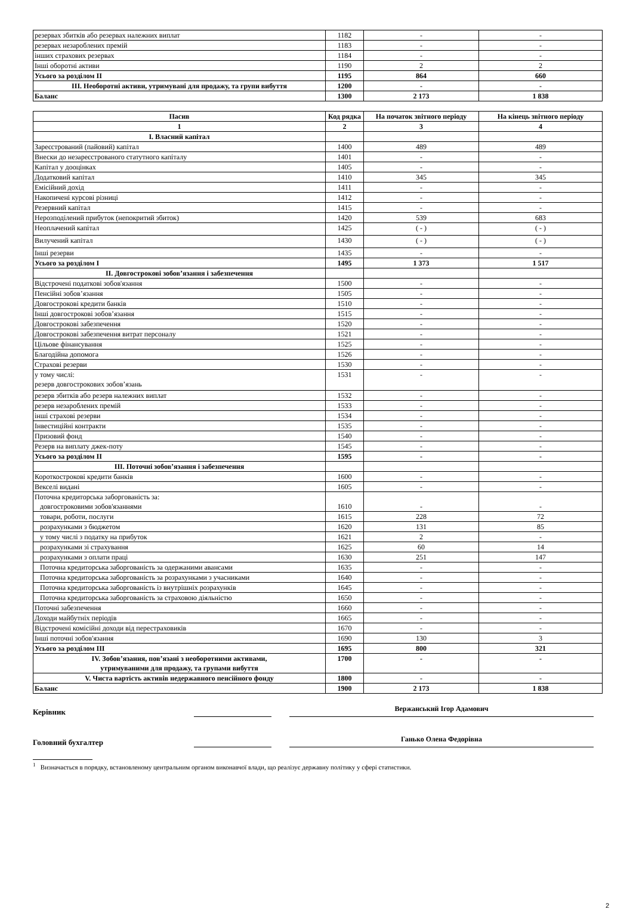| резервах збитків або резервах належних виплат | 1182 | - | - |
| резервах незароблених премій | 1183 | - | - |
| інших страхових резервах | 1184 | - | - |
| Інші оборотні активи | 1190 | 2 | 2 |
| Усього за розділом II | 1195 | 864 | 660 |
| III. Необоротні активи, утримувані для продажу, та групи вибуття | 1200 | - | - |
| Баланс | 1300 | 2 173 | 1 838 |
| Пасив | Код рядка | На початок звітного періоду | На кінець звітного періоду |
| --- | --- | --- | --- |
| 1 | 2 | 3 | 4 |
| I. Власний капітал | | | |
| Зареєстрований (пайовий) капітал | 1400 | 489 | 489 |
| Внески до незареєстрованого статутного капіталу | 1401 | - | - |
| Капітал у дооцінках | 1405 | - | - |
| Додатковий капітал | 1410 | 345 | 345 |
| Емісійний дохід | 1411 | - | - |
| Накопичені курсові різниці | 1412 | - | - |
| Резервний капітал | 1415 | - | - |
| Нерозподілений прибуток (непокритий збиток) | 1420 | 539 | 683 |
| Неоплачений капітал | 1425 | ( - ) | ( - ) |
| Вилучений капітал | 1430 | ( - ) | ( - ) |
| Інші резерви | 1435 | - | - |
| Усього за розділом I | 1495 | 1 373 | 1 517 |
| II. Довгострокові зобов’язання і забезпечення | | | |
| Відстрочені податкові зобов'язання | 1500 | - | - |
| Пенсійні зобов’язання | 1505 | - | - |
| Довгострокові кредити банків | 1510 | - | - |
| Інші довгострокові зобов’язання | 1515 | - | - |
| Довгострокові забезпечення | 1520 | - | - |
| Довгострокові забезпечення витрат персоналу | 1521 | - | - |
| Цільове фінансування | 1525 | - | - |
| Благодійна допомога | 1526 | - | - |
| Страхові резерви | 1530 | - | - |
| у тому числі: резерв довгострокових зобов’язань | 1531 | - | - |
| резерв збитків або резерв належних виплат | 1532 | - | - |
| резерв незароблених премій | 1533 | - | - |
| інші страхові резерви | 1534 | - | - |
| Інвестиційні контракти | 1535 | - | - |
| Призовий фонд | 1540 | - | - |
| Резерв на виплату джек-поту | 1545 | - | - |
| Усього за розділом II | 1595 | - | - |
| III. Поточні зобов’язання і забезпечення | | | |
| Короткострокові кредити банків | 1600 | - | - |
| Векселі видані | 1605 | - | - |
| Поточна кредиторська заборгованість за: довгостроковими зобов'язаннями | 1610 | - | - |
| товари, роботи, послуги | 1615 | 228 | 72 |
| розрахунками з бюджетом | 1620 | 131 | 85 |
| у тому числі з податку на прибуток | 1621 | 2 | - |
| розрахунками зі страхування | 1625 | 60 | 14 |
| розрахунками з оплати праці | 1630 | 251 | 147 |
| Поточна кредиторська заборгованість за одержаними авансами | 1635 | - | - |
| Поточна кредиторська заборгованість за розрахунками з учасниками | 1640 | - | - |
| Поточна кредиторська заборгованість із внутрішніх розрахунків | 1645 | - | - |
| Поточна кредиторська заборгованість за страховою діяльністю | 1650 | - | - |
| Поточні забезпечення | 1660 | - | - |
| Доходи майбутніх періодів | 1665 | - | - |
| Відстрочені комісійні доходи від перестраховиків | 1670 | - | - |
| Інші поточні зобов'язання | 1690 | 130 | 3 |
| Усього за розділом IІІ | 1695 | 800 | 321 |
| IV. Зобов’язання, пов’язані з необоротними активами, утримуваними для продажу, та групами вибуття | 1700 | - | - |
| V. Чиста вартість активів недержавного пенсійного фонду | 1800 | - | - |
| Баланс | 1900 | 2 173 | 1 838 |
Керівник
Вержанський Ігор Адамович
Головний бухгалтер
Ганько Олена Федорівна
<sup>1</sup> Визначається в порядку, встановленому центральним органом виконавчої влади, що реалізує державну політику у сфері статистики.
2